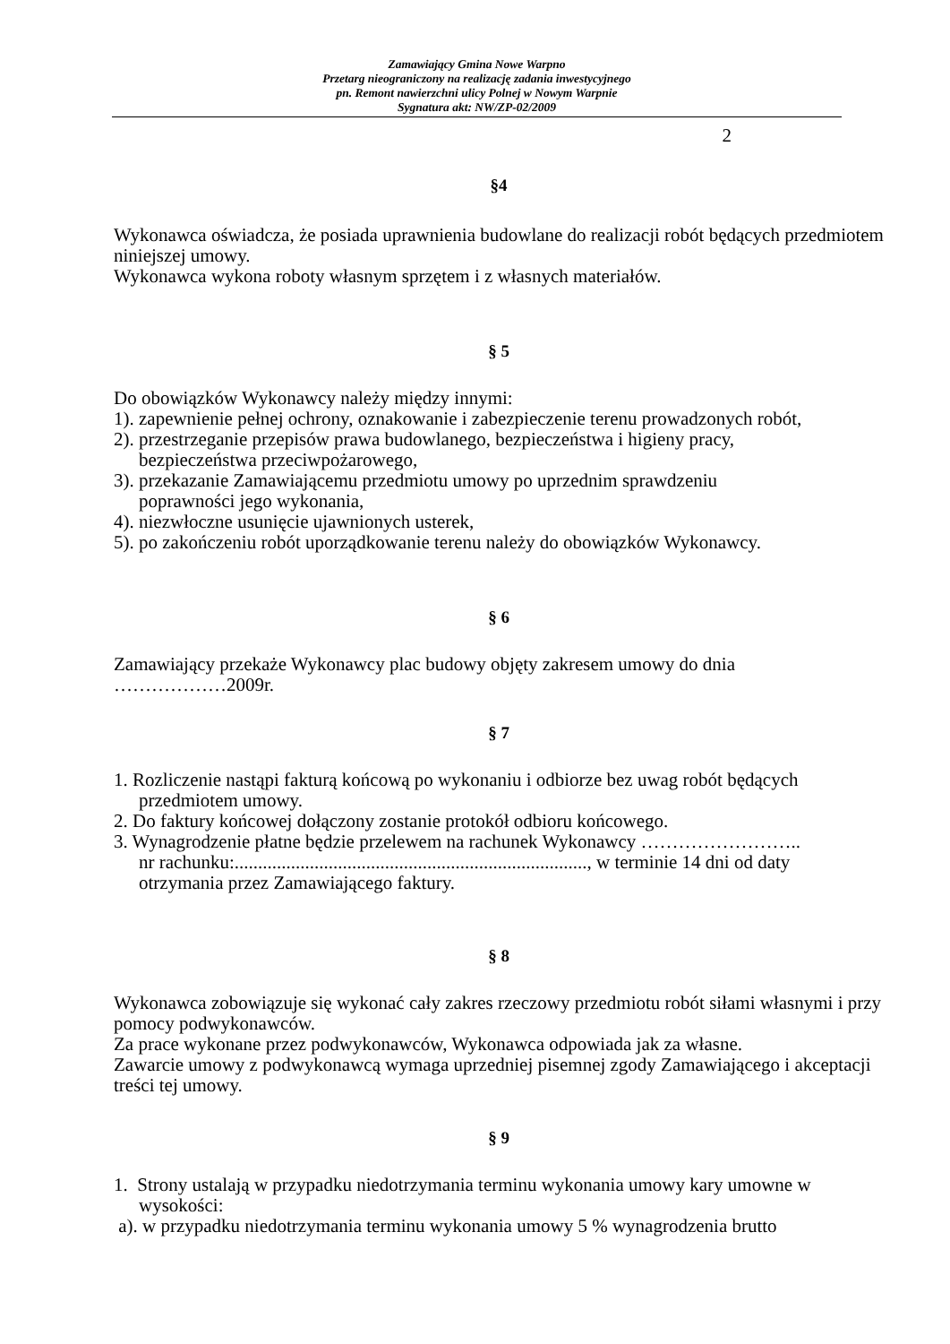Zamawiający Gmina Nowe Warpno
Przetarg nieograniczony na realizację zadania inwestycyjnego
pn. Remont nawierzchni ulicy Polnej w Nowym Warpnie
Sygnatura akt: NW/ZP-02/2009
2
§4
Wykonawca oświadcza, że posiada uprawnienia budowlane do realizacji robót będących przedmiotem niniejszej umowy.
Wykonawca wykona roboty własnym sprzętem i z własnych materiałów.
§ 5
Do obowiązków Wykonawcy należy między innymi:
1). zapewnienie pełnej ochrony, oznakowanie i zabezpieczenie terenu prowadzonych robót,
2). przestrzeganie przepisów prawa budowlanego, bezpieczeństwa i higieny pracy,
bezpieczeństwa przeciwpożarowego,
3). przekazanie Zamawiającemu przedmiotu umowy po uprzednim sprawdzeniu
poprawności jego wykonania,
4). niezwłoczne usunięcie ujawnionych usterek,
5). po zakończeniu robót uporządkowanie terenu należy do obowiązków Wykonawcy.
§ 6
Zamawiający przekaże Wykonawcy plac budowy objęty zakresem umowy do dnia
………………2009r.
§ 7
1. Rozliczenie nastąpi fakturą końcową po wykonaniu i odbiorze bez uwag robót będących
przedmiotem umowy.
2. Do faktury końcowej dołączony zostanie protokół odbioru końcowego.
3. Wynagrodzenie płatne będzie przelewem na rachunek Wykonawcy ……………………..
nr rachunku:..........................................................................., w terminie 14 dni od daty
otrzymania przez Zamawiającego faktury.
§ 8
Wykonawca zobowiązuje się wykonać cały zakres rzeczowy przedmiotu robót siłami własnymi i przy pomocy podwykonawców.
Za prace wykonane przez podwykonawców, Wykonawca odpowiada jak za własne.
Zawarcie umowy z podwykonawcą wymaga uprzedniej pisemnej zgody Zamawiającego i akceptacji treści tej umowy.
§ 9
1. Strony ustalają w przypadku niedotrzymania terminu wykonania umowy kary umowne w
wysokości:
a). w przypadku niedotrzymania terminu wykonania umowy 5 % wynagrodzenia brutto